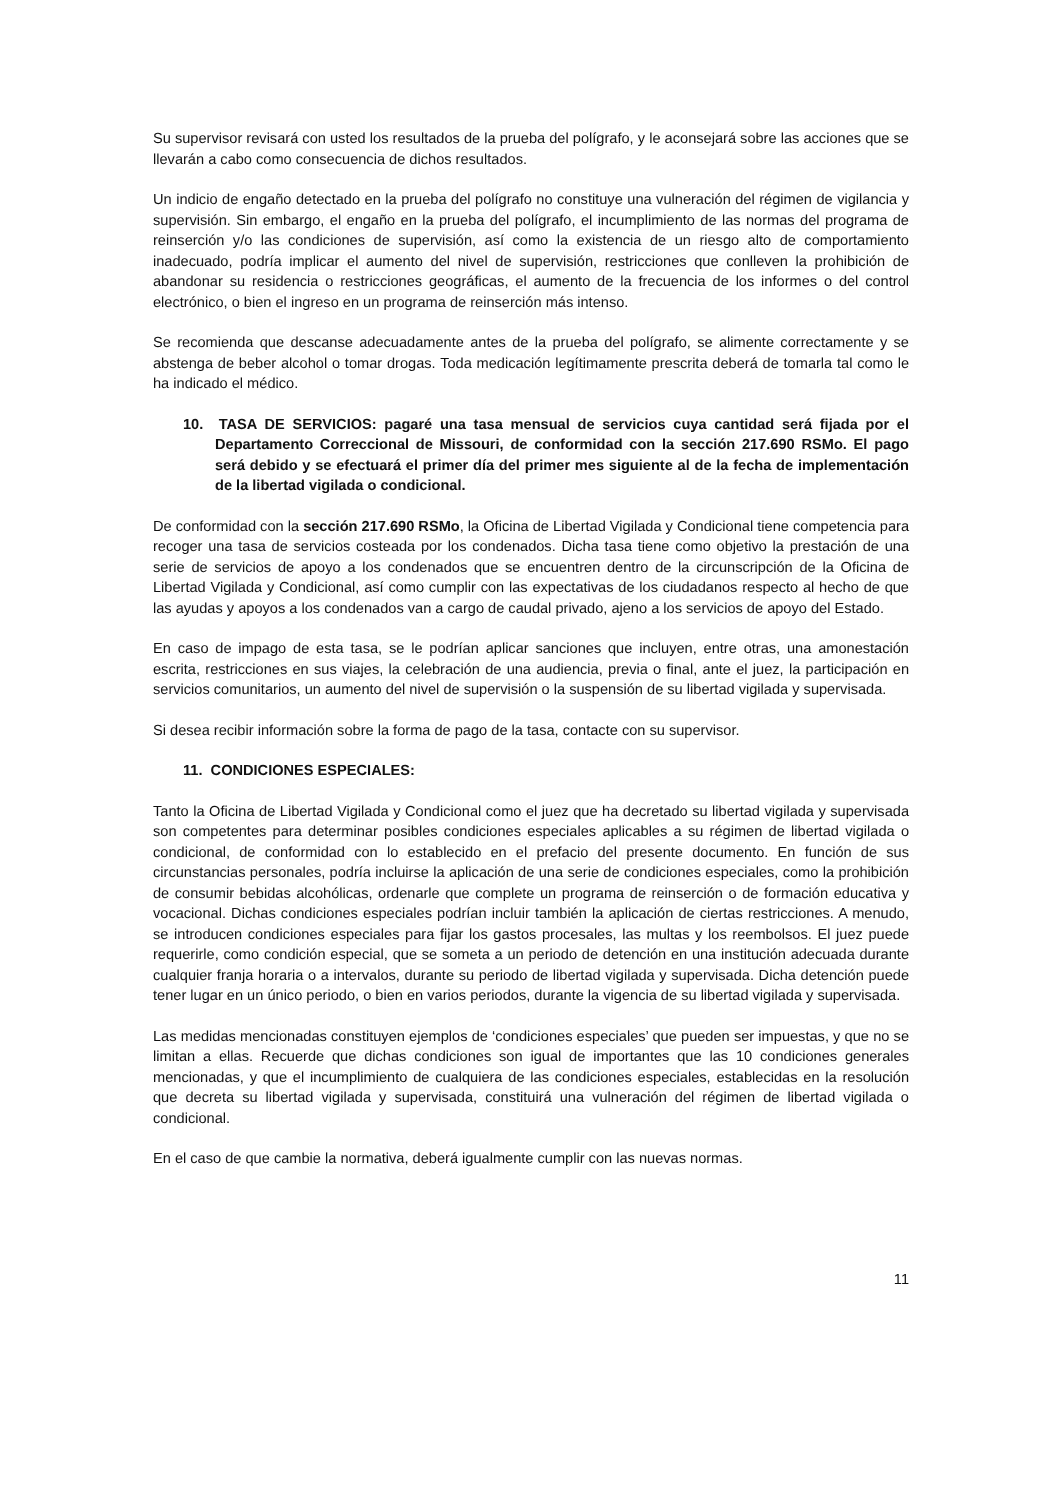Su supervisor revisará con usted los resultados de la prueba del polígrafo, y le aconsejará sobre las acciones que se llevarán a cabo como consecuencia de dichos resultados.
Un indicio de engaño detectado en la prueba del polígrafo no constituye una vulneración del régimen de vigilancia y supervisión. Sin embargo, el engaño en la prueba del polígrafo, el incumplimiento de las normas del programa de reinserción y/o las condiciones de supervisión, así como la existencia de un riesgo alto de comportamiento inadecuado, podría implicar el aumento del nivel de supervisión, restricciones que conlleven la prohibición de abandonar su residencia o restricciones geográficas, el aumento de la frecuencia de los informes o del control electrónico, o bien el ingreso en un programa de reinserción más intenso.
Se recomienda que descanse adecuadamente antes de la prueba del polígrafo, se alimente correctamente y se abstenga de beber alcohol o tomar drogas. Toda medicación legítimamente prescrita deberá de tomarla tal como le ha indicado el médico.
10. TASA DE SERVICIOS: pagaré una tasa mensual de servicios cuya cantidad será fijada por el Departamento Correccional de Missouri, de conformidad con la sección 217.690 RSMo. El pago será debido y se efectuará el primer día del primer mes siguiente al de la fecha de implementación de la libertad vigilada o condicional.
De conformidad con la sección 217.690 RSMo, la Oficina de Libertad Vigilada y Condicional tiene competencia para recoger una tasa de servicios costeada por los condenados. Dicha tasa tiene como objetivo la prestación de una serie de servicios de apoyo a los condenados que se encuentren dentro de la circunscripción de la Oficina de Libertad Vigilada y Condicional, así como cumplir con las expectativas de los ciudadanos respecto al hecho de que las ayudas y apoyos a los condenados van a cargo de caudal privado, ajeno a los servicios de apoyo del Estado.
En caso de impago de esta tasa, se le podrían aplicar sanciones que incluyen, entre otras, una amonestación escrita, restricciones en sus viajes, la celebración de una audiencia, previa o final, ante el juez, la participación en servicios comunitarios, un aumento del nivel de supervisión o la suspensión de su libertad vigilada y supervisada.
Si desea recibir información sobre la forma de pago de la tasa, contacte con su supervisor.
11. CONDICIONES ESPECIALES:
Tanto la Oficina de Libertad Vigilada y Condicional como el juez que ha decretado su libertad vigilada y supervisada son competentes para determinar posibles condiciones especiales aplicables a su régimen de libertad vigilada o condicional, de conformidad con lo establecido en el prefacio del presente documento. En función de sus circunstancias personales, podría incluirse la aplicación de una serie de condiciones especiales, como la prohibición de consumir bebidas alcohólicas, ordenarle que complete un programa de reinserción o de formación educativa y vocacional. Dichas condiciones especiales podrían incluir también la aplicación de ciertas restricciones. A menudo, se introducen condiciones especiales para fijar los gastos procesales, las multas y los reembolsos. El juez puede requerirle, como condición especial, que se someta a un periodo de detención en una institución adecuada durante cualquier franja horaria o a intervalos, durante su periodo de libertad vigilada y supervisada. Dicha detención puede tener lugar en un único periodo, o bien en varios periodos, durante la vigencia de su libertad vigilada y supervisada.
Las medidas mencionadas constituyen ejemplos de ‘condiciones especiales’ que pueden ser impuestas, y que no se limitan a ellas. Recuerde que dichas condiciones son igual de importantes que las 10 condiciones generales mencionadas, y que el incumplimiento de cualquiera de las condiciones especiales, establecidas en la resolución que decreta su libertad vigilada y supervisada, constituirá una vulneración del régimen de libertad vigilada o condicional.
En el caso de que cambie la normativa, deberá igualmente cumplir con las nuevas normas.
11